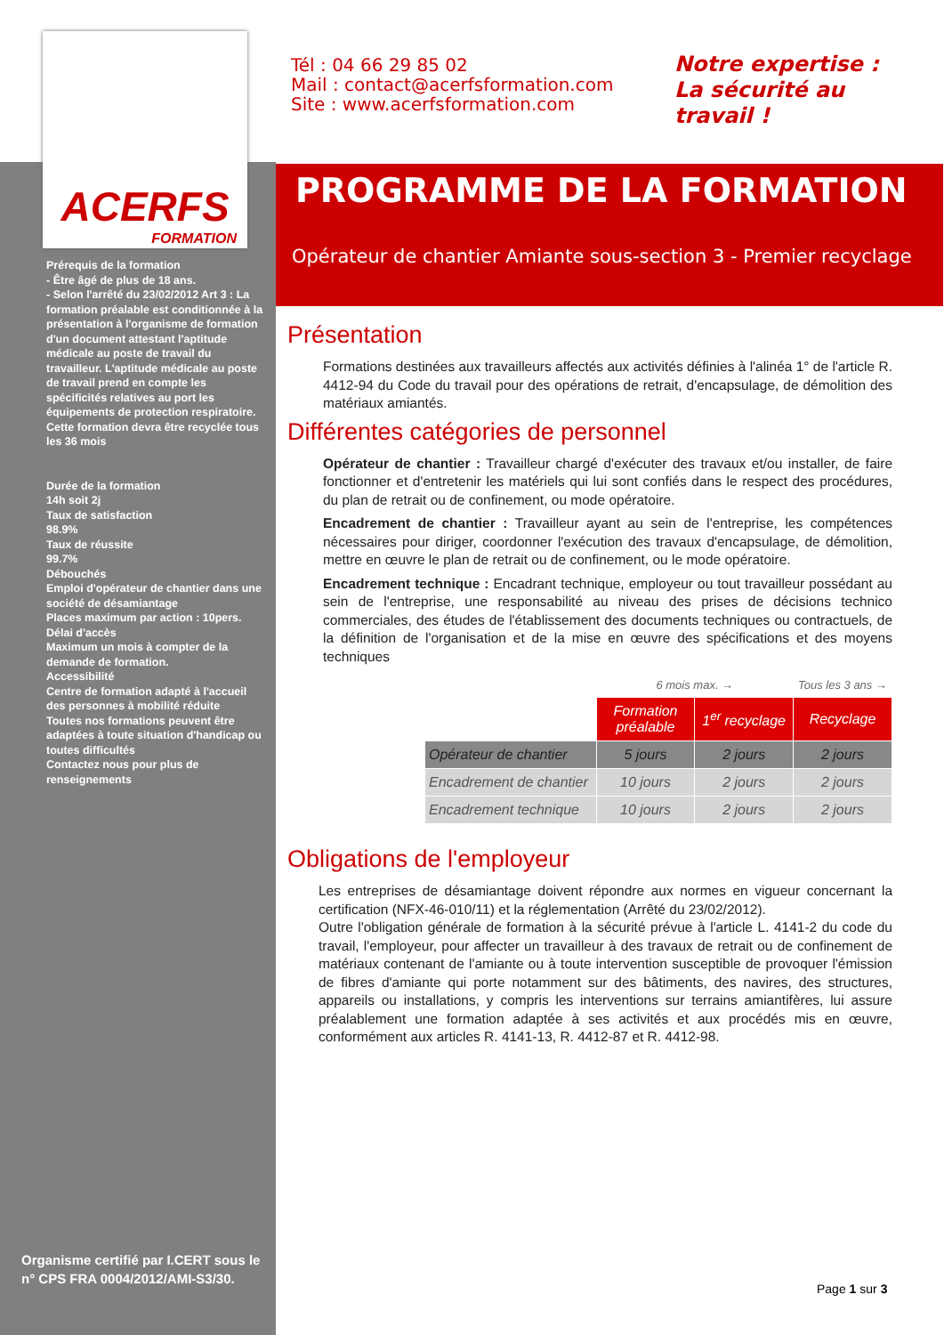ACERFS
FORMATION
Prérequis de la formation
- Être âgé de plus de 18 ans.
- Selon l'arrêté du 23/02/2012 Art 3 : La formation préalable est conditionnée à la présentation à l'organisme de formation d'un document attestant l'aptitude médicale au poste de travail du travailleur. L'aptitude médicale au poste de travail prend en compte les spécificités relatives au port les équipements de protection respiratoire.
Cette formation devra être recyclée tous les 36 mois
Durée de la formation
14h soit 2j
Taux de satisfaction
98.9%
Taux de réussite
99.7%
Débouchés
Emploi d'opérateur de chantier dans une société de désamiantage
Places maximum par action : 10pers.
Délai d'accès
Maximum un mois à compter de la demande de formation.
Accessibilité
Centre de formation adapté à l'accueil des personnes à mobilité réduite
Toutes nos formations peuvent être adaptées à toute situation d'handicap ou toutes difficultés
Contactez nous pour plus de renseignements
Organisme certifié par I.CERT sous le n° CPS FRA 0004/2012/AMI-S3/30.
Tél : 04 66 29 85 02
Mail : contact@acerfsformation.com
Site : www.acerfsformation.com
Notre expertise :
La sécurité au
travail !
PROGRAMME DE LA FORMATION
Opérateur de chantier Amiante sous-section 3 - Premier recyclage
Présentation
Formations destinées aux travailleurs affectés aux activités définies à l'alinéa 1° de l'article R. 4412-94 du Code du travail pour des opérations de retrait, d'encapsulage, de démolition des matériaux amiantés.
Différentes catégories de personnel
Opérateur de chantier : Travailleur chargé d'exécuter des travaux et/ou installer, de faire fonctionner et d'entretenir les matériels qui lui sont confiés dans le respect des procédures, du plan de retrait ou de confinement, ou mode opératoire.
Encadrement de chantier : Travailleur ayant au sein de l'entreprise, les compétences nécessaires pour diriger, coordonner l'exécution des travaux d'encapsulage, de démolition, mettre en œuvre le plan de retrait ou de confinement, ou le mode opératoire.
Encadrement technique : Encadrant technique, employeur ou tout travailleur possédant au sein de l'entreprise, une responsabilité au niveau des prises de décisions technico commerciales, des études de l'établissement des documents techniques ou contractuels, de la définition de l'organisation et de la mise en œuvre des spécifications et des moyens techniques
| | 6 mois max. → | | Tous les 3 ans → |
| | Formation préalable | 1<sup>er</sup> recyclage | Recyclage |
| Opérateur de chantier | 5 jours | 2 jours | 2 jours |
| Encadrement de chantier | 10 jours | 2 jours | 2 jours |
| Encadrement technique | 10 jours | 2 jours | 2 jours |
Obligations de l'employeur
Les entreprises de désamiantage doivent répondre aux normes en vigueur concernant la certification (NFX-46-010/11) et la réglementation (Arrêté du 23/02/2012).
Outre l'obligation générale de formation à la sécurité prévue à l'article L. 4141-2 du code du travail, l'employeur, pour affecter un travailleur à des travaux de retrait ou de confinement de matériaux contenant de l'amiante ou à toute intervention susceptible de provoquer l'émission de fibres d'amiante qui porte notamment sur des bâtiments, des navires, des structures, appareils ou installations, y compris les interventions sur terrains amiantifères, lui assure préalablement une formation adaptée à ses activités et aux procédés mis en œuvre, conformément aux articles R. 4141-13, R. 4412-87 et R. 4412-98.
Page 1 sur 3